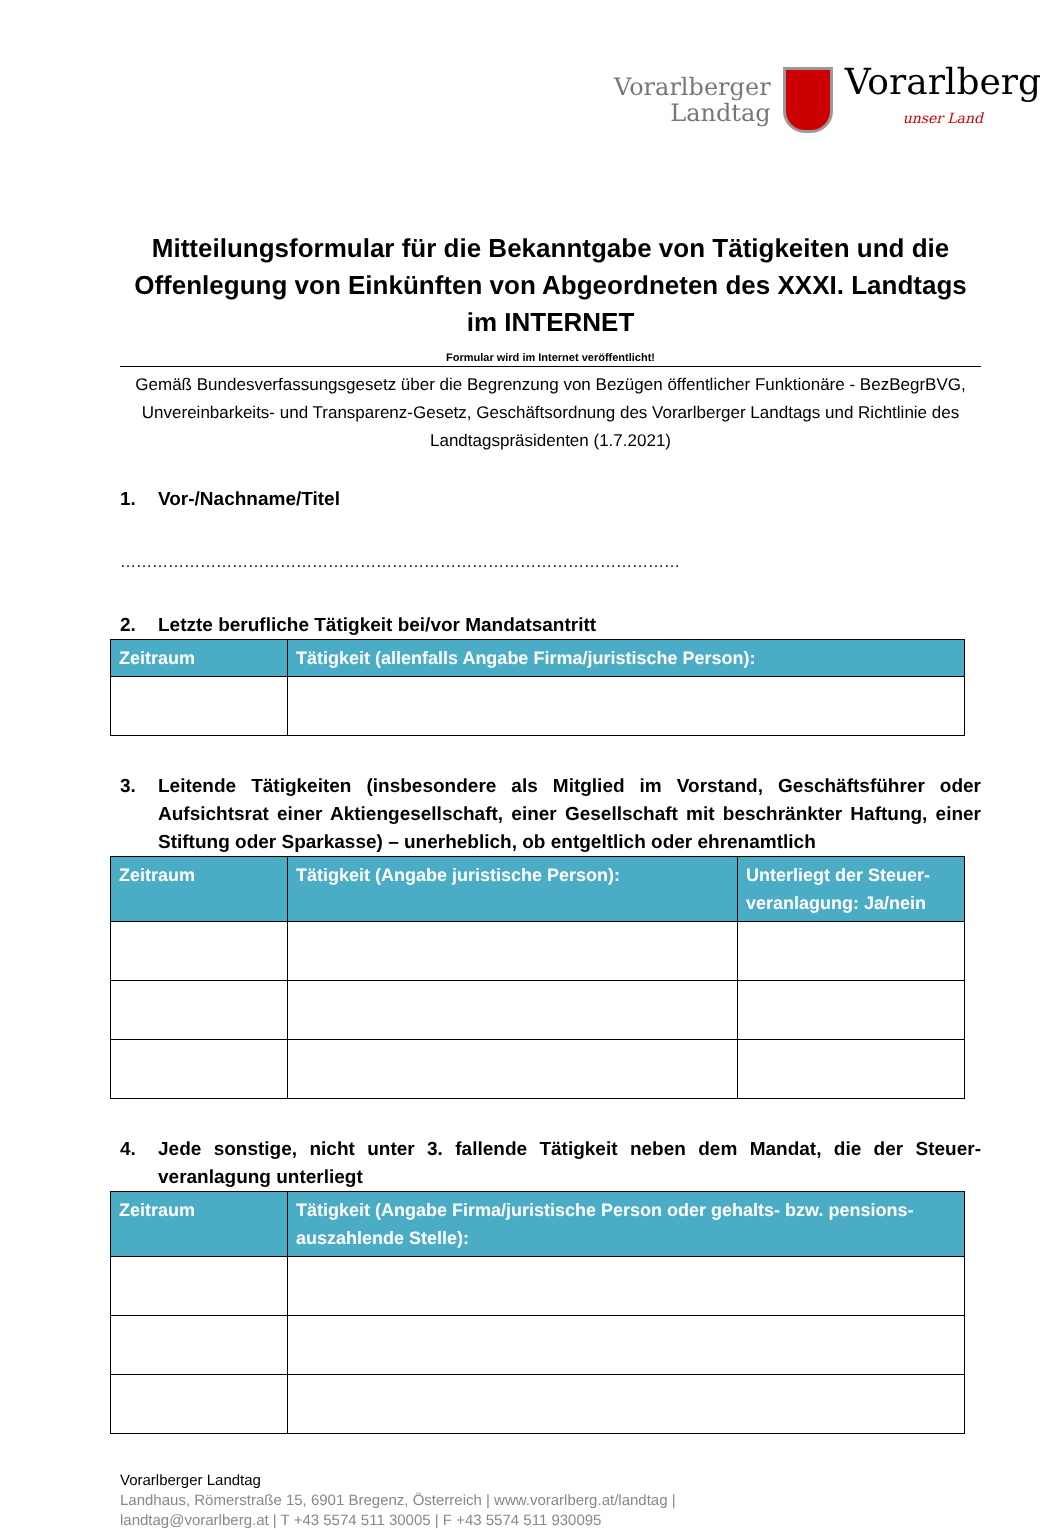Vorarlberger
Landtag
Vorarlberg
unser Land
Mitteilungsformular für die Bekanntgabe von Tätigkeiten und die Offenlegung von Einkünften von Abgeordneten des XXXI. Landtags im INTERNET
Formular wird im Internet veröffentlicht!
Gemäß Bundesverfassungsgesetz über die Begrenzung von Bezügen öffentlicher Funktionäre - BezBegrBVG, Unvereinbarkeits- und Transparenz-Gesetz, Geschäftsordnung des Vorarlberger Landtags und Richtlinie des Landtagspräsidenten (1.7.2021)
1. Vor-/Nachname/Titel
……………………………………………………………………………………………
2. Letzte berufliche Tätigkeit bei/vor Mandatsantritt
| Zeitraum | Tätigkeit (allenfalls Angabe Firma/juristische Person): |
| --- | --- |
3. Leitende Tätigkeiten (insbesondere als Mitglied im Vorstand, Geschäftsführer oder Aufsichtsrat einer Aktiengesellschaft, einer Gesellschaft mit beschränkter Haftung, einer Stiftung oder Sparkasse) – unerheblich, ob entgeltlich oder ehrenamtlich
| Zeitraum | Tätigkeit (Angabe juristische Person): | Unterliegt der Steuer-veranlagung: Ja/nein |
| --- | --- | --- |
4. Jede sonstige, nicht unter 3. fallende Tätigkeit neben dem Mandat, die der Steuer-veranlagung unterliegt
| Zeitraum | Tätigkeit (Angabe Firma/juristische Person oder gehalts- bzw. pensions-auszahlende Stelle): |
| --- | --- |
Vorarlberger Landtag
Landhaus, Römerstraße 15, 6901 Bregenz, Österreich | www.vorarlberg.at/landtag |
landtag@vorarlberg.at | T +43 5574 511 30005 | F +43 5574 511 930095